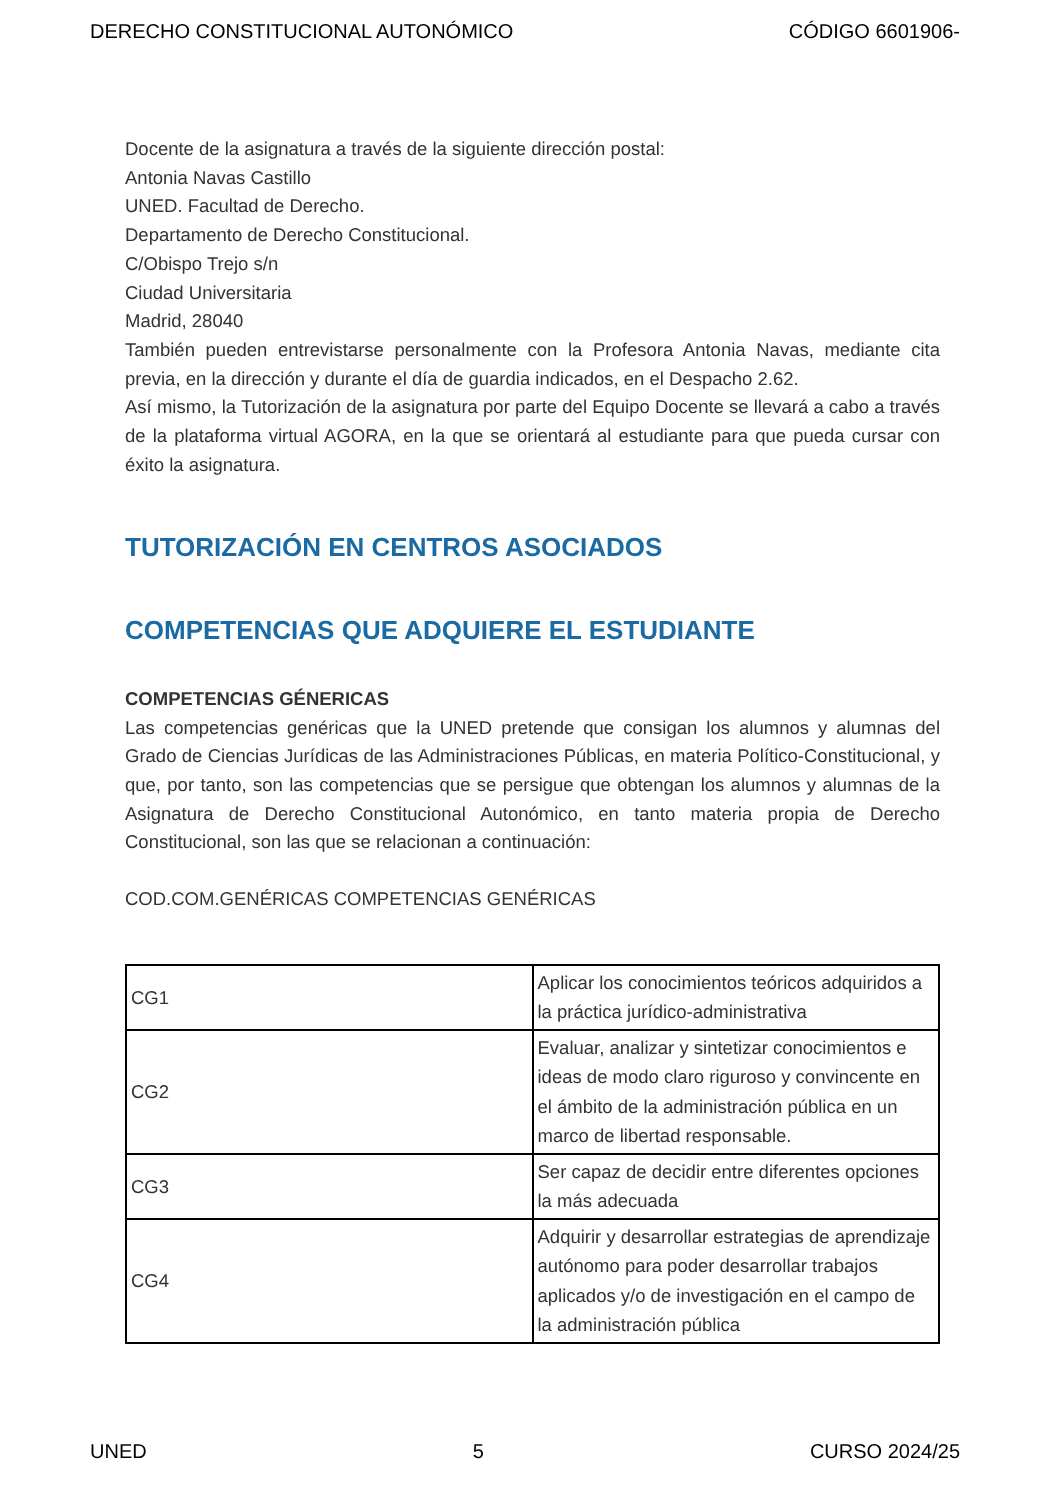DERECHO CONSTITUCIONAL AUTONÓMICO CÓDIGO 6601906-
Docente de la asignatura a través de la siguiente dirección postal:
Antonia Navas Castillo
UNED. Facultad de Derecho.
Departamento de Derecho Constitucional.
C/Obispo Trejo s/n
Ciudad Universitaria
Madrid, 28040
También pueden entrevistarse personalmente con la Profesora Antonia Navas, mediante cita previa, en la dirección y durante el día de guardia indicados, en el Despacho 2.62.
Así mismo, la Tutorización de la asignatura por parte del Equipo Docente se llevará a cabo a través de la plataforma virtual AGORA, en la que se orientará al estudiante para que pueda cursar con éxito la asignatura.
TUTORIZACIÓN EN CENTROS ASOCIADOS
COMPETENCIAS QUE ADQUIERE EL ESTUDIANTE
COMPETENCIAS GÉNERICAS
Las competencias genéricas que la UNED pretende que consigan los alumnos y alumnas del Grado de Ciencias Jurídicas de las Administraciones Públicas, en materia Político-Constitucional, y que, por tanto, son las competencias que se persigue que obtengan los alumnos y alumnas de la Asignatura de Derecho Constitucional Autonómico, en tanto materia propia de Derecho Constitucional, son las que se relacionan a continuación:
COD.COM.GENÉRICAS COMPETENCIAS GENÉRICAS
| CG1 | Aplicar los conocimientos teóricos adquiridos a la práctica jurídico-administrativa |
| CG2 | Evaluar, analizar y sintetizar conocimientos e ideas de modo claro riguroso y convincente en el ámbito de la administración pública en un marco de libertad responsable. |
| CG3 | Ser capaz de decidir entre diferentes opciones la más adecuada |
| CG4 | Adquirir y desarrollar estrategias de aprendizaje autónomo para poder desarrollar trabajos aplicados y/o de investigación en el campo de la administración pública |
UNED 5 CURSO 2024/25